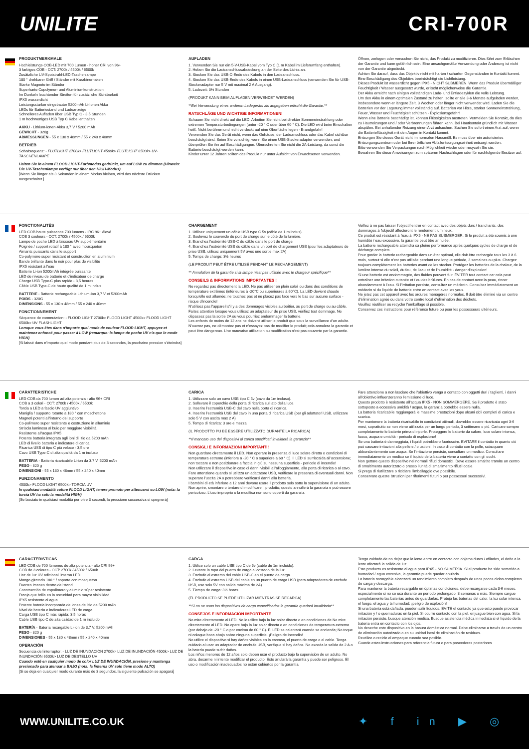UNILITE CRI-700R
PRODUKTMERKMALE
Hochleistungs-COB-LED mit 700 Lumen - hoher CRI von 96+
3 farbiges COB - CCT: 2700k / 4500k / 6500k
Zusätzliche UV-Spotstrahl-LED-Taschenlampe
180 ° drehbarer Griff / Ständer mit Karabinerhaken
Starke Magnete im Ständer
Superharte Copolymer- und Aluminiumkonstruktion
Im Dunkeln leuchtender Streifen für zusätzliche Sichtbarkeit
IPX5 wasserdicht
Leistungsstarker eingebauter 5200mAh Li-Ionen Akku
LEDs für Batteriestand und Ladeanzeige
Schnelleres Aufladen über USB Typ C - 3,5 Stunden
1 m hochwertiges USB Typ C Kabel enthalten
AKKU - Lithium-ionen-Akku 3,7 V / 5200 mAh
GEWICHT - 320g
ABMESSUNGEN - 55 x 130 x 48mm / 55 x 240 x 40mm
BETRIEB
Schaltsequenz: - FLUTLICHT 2700k> FLUTLICHT 4500k> FLUTLICHT 6500k> UV-TASCHENLAMPE
Halten Sie in einem FLOOD LIGHT-Farbmodus gedrückt, um auf LOW zu dimmen (Hinweis: Die UV-Taschenlampe verfügt nur über den HIGH-Modus).
[Wenn Sie länger als 3 Sekunden in einem Modus bleiben, wird das nächste Drücken ausgeschaltet.]
AUFLADEN
1. Verwenden Sie nur ein 5-V-USB-Kabel vom Typ C (1 m Kabel im Lieferumfang enthalten).
2. Heben Sie die Ladeanschlussabdeckung an der Seite des Lichts an.
3. Stecken Sie das USB-C-Ende des Kabels in den Ladeanschluss.
4. Stecken Sie das USB-Ende des Kabels in einen USB-Ladeanschluss (verwenden Sie für USB-Steckeradapter nur 5 V mit maximal 2 A Ausgang).
5. Ladezeit: 3½ Stunden
(PRODUKT KANN BEIM AUFLADEN VERWENDET WERDEN)
**Bei Verwendung eines anderen Ladegeräts als angegeben erlischt die Garantie.**
RATSCHLÄGE UND WICHTIGE INFORMATIONEN!
Schauen Sie nicht direkt auf die LED. Arbeiten Sie nicht bei direkter Sonneneinstrahlung oder extremen Temperaturbedingungen (unter -20 ° C oder über 60 ° C). Die LED wird beim Einschalten heiß. Nicht berühren und nicht verdeckt auf eine Oberfläche legen - Brandgefahr!
Verwenden Sie das Gerät nicht, wenn das Gehäuse, der Ladeanschluss oder das Kabel sichtbar beschädigt sind. Seien Sie vorsichtig, wenn Sie einen USB-Steckeradapter verwenden, und überprüfen Sie ihn auf Beschädigungen. Überschreiten Sie nicht die 2A-Leistung, da sonst die Batterie beschädigt werden kann.
Kinder unter 12 Jahren sollten das Produkt nur unter Aufsicht von Erwachsenen verwenden.
Öffnen, zerlegen oder versuchen Sie nicht, das Produkt zu modifizieren. Dies führt zum Erlöschen der Garantie und kann gefährlich sein. Eine unsachgemäße Verwendung oder Änderung ist nicht von der Garantie abgedeckt.
Achten Sie darauf, dass das Objektiv nicht mit harten / scharfen Gegenständen in Kontakt kommt. Eine Beschädigung des Objektivs beeinträchtigt die Lichtleistung.
Dieses Produkt ist wasserdicht gegen IPX5 - NICHT SUBMEREN. Wenn das Produkt übermäßiger Feuchtigkeit / Wasser ausgesetzt wurde, erlischt möglicherweise die Garantie.
Der Akku erreicht nach einigen vollständigen Lade- und Entladezyklen die volle Leistung.
Um den Akku in einem optimalen Zustand zu halten, sollte er alle 3-6 Monate aufgeladen werden, insbesondere wenn er längere Zeit, 3 Wochen oder länger nicht verwendet wird. Laden Sie die Batterien vor der Lagerung immer vollständig auf. Batterien vor Hitze, starker Sonneneinstrahlung, Feuer, Wasser und Feuchtigkeit schützen - Explosionsgefahr!
Wenn eine Batterie beschädigt ist, können Flüssigkeiten austreten. Vermeiden Sie Kontakt, da dies zu Hautreizungen und / oder Verbrennungen führen kann. Bei Hautkontakt gründlich mit Wasser abspülen. Bei anhaltender Reizung einen Arzt aufsuchen. Suchen Sie sofort einen Arzt auf, wenn die Batterieflüssigkeit mit den Augen in Kontakt kommt.
Entsorgen Sie dieses Gerät nicht im normalen Hausmüll. Es muss über ein autorisiertes Entsorgungszentrum oder bei Ihrer örtlichen Abfallentsorgungseinheit entsorgt werden.
Bitte verwenden Sie Verpackungen nach Möglichkeit wieder oder recyceln Sie sie.
Bewahren Sie diese Anweisungen zum späteren Nachschlagen oder für nachfolgende Besitzer auf.
FONCTIONALITÉS
LED COB haute puissance 700 lumens - IRC 96+ élevé
COB 3 couleurs - CCT: 2700k / 4500k / 6500k
Lampe de poche LED à faisceau UV supplémentaire
Poignée / support rotatif à 180 ° avec mousqueton
Aimants puissants dans le support
Co-polymère super résistant et construction en aluminium
Bande brillante dans le noir pour plus de visibilité
IPX5 résistant à l'eau
Batterie Li-ion 5200mAh intégrée puissante
LED de niveau de batterie et d'indicateur de charge
Charge USB Type-C plus rapide - 3,5 heures
Câble USB Type-C de haute qualité de 1 m inclus
BATTERIE - Batterie rechargeable Lithium-Ion 3,7 V et 5200mAh
POIDS - 320G
DIMENSIONS - 55 x 130 x 48mm / 55 x 240 x 40mm
FONCTIONNEMENT
Séquence de commutation: - FLOOD LIGHT 2700k> FLOOD LIGHT 4500k> FLOOD LIGHT 6500k> UV FLASHLIGHT
Lorsque vous êtes dans n'importe quel mode de couleur FLOOD LIGHT, appuyez et maintenez enfoncé pour passer à LOW (remarque: la lampe de poche UV n'a que le mode HIGH)
[Si laissé dans n'importe quel mode pendant plus de 3 secondes, la prochaine pression s'éteindra]
CHARGEMENT
1. Utilisez uniquement un câble USB type C 5v (câble de 1 m inclus).
2. Soulevez le couvercle du port de charge sur le côté de la lumière.
3. Branchez l'extrémité USB-C du câble dans le port de charge.
4. Branchez l'extrémité USB du câble dans un port de chargement USB (pour les adaptateurs de prise USB, utilisez uniquement 5V avec une sortie max 2A)
5. Temps de charge: 3½ heures
(LE PRODUIT PEUT ÊTRE UTILISÉ PENDANT LE RECHARGEMENT)
** Annulation de la garantie si la lampe n'est pas utilisée avec le chargeur spécifique**
CONSEILS & INFORMATIONS IMPORTANTES !
Ne regardez pas directement la LED. Ne pas utiliser en plein soleil ou dans des conditions de température extrêmes (inférieures à -20°C ou supérieures à 60°C). La LED devient chaude lorsqu'elle est allumée; ne touchez pas et ne placez pas face vers le bas sur aucune surface - risque d'incendie!
N'utilisez pas l'appareil s'il y a des dommages visibles au boîtier, au port de charge ou au câble. Faites attention lorsque vous utilisez un adaptateur de prise USB, vérifiez tout dommage. Ne dépassez pas la sortie 2A ou vous pourriez endommager la batterie.
Les enfants de moins de 12 ans ne doivent utiliser le produit que sous la surveillance d'un adulte.
N'ouvrez pas, ne démontez pas et n'essayez pas de modifier le produit; cela annulera la garantie et peut être dangereux. Une mauvaise utilisation ou modification n'est pas couverte par la garantie.
Veillez à ne pas laisser l'objectif entrer en contact avec des objets durs / tranchants, des dommages à l'objectif affecteront le rendement lumineux.
Ce produit est résistant à l'eau à IPX5 - NE PAS SUBMERGER. Si le produit a été soumis à une humidité / eau excessive, la garantie peut être annulée.
La batterie rechargeable atteindra sa pleine performance après quelques cycles de charge et de décharge complets.
Pour garder la batterie rechargeable dans un état optimal, elle doit être rechargée tous les 3 à 6 mois, surtout si elle n'est pas utilisée pendant une longue période, 3 semaines ou plus. Chargez toujours complètement les batteries avant de les stocker. Protégez les batteries de la chaleur, de la lumière intense du soleil, du feu, de l'eau et de l'humidité - danger d'explosion!
Si une batterie est endommagée, des fluides peuvent fuir. ÉVITER tout contact car cela peut entraîner une irritation cutanée et / ou des brûlures. En cas de contact avec la peau, rincer abondamment à l'eau. Si l'irritation persiste, consultez un médecin. Consultez immédiatement un médecin si du liquide de batterie entre en contact avec les yeux.
Ne jetez pas cet appareil avec les ordures ménagères normales. Il doit être éliminé via un centre d'élimination agréé ou dans votre centre local d'élimination des déchets.
Veuillez réutiliser ou recycler l'emballage si possible.
Conservez ces instructions pour référence future ou pour les possesseurs ultérieurs.
CARATTERISTICHE
LED COB da 700 lumen ad alta potenza - alto 96+ CRI
COB a 3 colori - CCT: 2700k / 4500k / 6500k
Torcia a LED a fascio UV aggiuntivo
Maniglia / supporto rotante a 180 ° con moschettone
Magneti potenti all'interno del supporto
Co-polimero super resistente e costruzione in alluminio
Striscia luminosa al buio per maggiore visibilità
Resistente all'acqua IPX5
Potente batteria integrata agli ioni di litio da 5200 mAh
LED di livello batteria e indicatore di carica
Ricarica USB di tipo C più veloce - 3,5 ore
Cavo USB Type-C di alta qualità da 1 m incluso
BATTERIA - Batteria ricaricabile Li-ion da 3.7 V, 5200 mAh
PESO - 320 g
DIMENSIONI - 55 x 130 x 48mm / 55 x 240 x 40mm
FUNZIONAMENTO
4500k> FLOOD LIGHT 6500k> TORCIA UV
In qualsiasi modalità colore FLOOD LIGHT, tenere premuto per attenuarsi su LOW (nota: la torcia UV ha solo la modalità HIGH)
[Se lasciato in qualsiasi modalità per oltre 3 secondi, la pressione successiva si spegnerà]
CARICA
1. Utilizzare solo un cavo USB tipo C 5v (cavo da 1m incluso).
2. Sollevare il coperchio della porta di ricarica sul lato della luce.
3. Inserire l'estremità USB-C del cavo nella porta di ricarica.
4. Inserire l'estremità USB del cavo in una porta di ricarica USB (per gli adattatori USB, utilizzare solo 5 V con uscita max 2 A)
5. Tempo di ricarica: 3 ore e mezza
(IL PRODOTTO PU BE ESSERE UTILIZZATO DURANTE LA RICARICA)
**Il mancato uso dei dispositivi di carica specificati invaliderà la garanzia**
CONSIGLI E INFORMAZIONI IMPORTANTI!
Non guardare direttamente il LED. Non operare in presenza di luce solare diretta o condizioni di temperatura estreme (inferiore a -20 ° C o superiore a 60 ° C). Il LED si surriscalda all'accensione; non toccare e non posizionare a faccia in giù su nessuna superficie - pericolo di incendio!
Non utilizzare il dispositivo in caso di danni visibili all'alloggiamento, alla porta di ricarica o al cavo. Fare attenzione quando si utilizza un adattatore USB, verificare la presenza di eventuali danni. Non superare l'uscita 2A o potrebbero verificarsi danni alla batteria.
I bambini di età inferiore a 12 anni devono usare il prodotto solo sotto la supervisione di un adulto. Non aprire, smontare o tentare di modificare il prodotto; questo annullerà la garanzia e può essere pericoloso. L'uso improprio o la modifica non sono coperti da garanzia.
Fare attenzione a non lasciare che l'obiettivo venga a contatto con oggetti duri / taglienti, i danni all'obiettivo influenzeranno l'emissione di luce.
Questo prodotto è resistente all'acqua IPX5 - NON SOMMERGERE. Se il prodotto è stato sottoposto a eccessiva umidità / acqua, la garanzia potrebbe essere nulla.
La batteria ricaricabile raggiungerà le massime prestazioni dopo alcuni cicli completi di carica e scarica.
Per mantenere la batteria ricaricabile in condizioni ottimali, dovrebbe essere ricaricata ogni 3-6 mesi, soprattutto se non viene utilizzata per un lungo periodo, 3 settimane o più. Caricare sempre completamente le batterie prima di riporle. Proteggere le batterie da calore, luce solare intensa, fuoco, acqua e umidità - pericolo di esplosione!
Se una batteria è danneggiata, i liquidi potrebbero fuoriuscire. EVITARE il contatto in quanto ciò può causare irritazioni alla pelle e / o ustioni. In caso di contatto con la pelle, sciacquare abbondantemente con acqua. Se l'irritazione persiste, consultare un medico. Consultare immediatamente un medico se il liquido della batteria viene a contatto con gli occhi.
Non gettare questo dispositivo nei normali rifiuti domestici. Deve essere smaltito tramite un centro di smaltimento autorizzato o presso l'unità di smaltimento rifiuti locale.
Si prega di riutilizzare o riciclare l'imballaggio ove possibile.
Conservare queste istruzioni per riferimenti futuri o per possessori successivi.
CARACTERÍSTICAS
LED COB de 700 lúmenes de alta potencia - alto CRI 96+
COB de 3 colores - CCT: 2700k / 4500k / 6500k
Haz de luz UV adicional linterna LED
Mango giratorio 180 ° / soporte con mosquetón
Fuertes imanes dentro del stand
Construcción de copolímero y aluminio súper resistente
Franja que brilla en la oscuridad para mayor visibilidad
IPX5 resistente al agua
Potente batería incorporada de iones de litio de 5200 mAh
Nivel de batería e indicadores LED de carga
Carga USB tipo C más rápida: 3.5 horas
Cable USB tipo C de alta calidad de 1 m incluido
BATERÍA - Batería recargable Li-ion de 3,7 V, 5200 mAh
PESO - 320 g
DIMENSIONES - 55 x 130 x 48mm / 55 x 240 x 40mm
OPERACIÓN
Secuencia del interruptor: - LUZ DE INUNDACIÓN 2700k> LUZ DE INUNDACIÓN 4500k> LUZ DE INUNDACIÓN 6500k> LUZ DE DESTELLO UV
Cuando esté en cualquier modo de color LUZ DE INUNDACIÓN, presione y mantenga presionado para atenuar a BAJO (nota: la linterna UV solo tiene modo ALTO)
[Si se deja en cualquier modo durante más de 3 segundos, la siguiente pulsación se apagará]
CARGA
1. Utilice solo un cable USB tipo C de 5v (cable de 1m incluido).
2. Levante la tapa del puerto de carga al costado de la luz.
3. Enchufe el extremo del cable USB-C en el puerto de carga.
4. Enchufe el extremo USB del cable en un puerto de carga USB (para adaptadores de enchufe USB, use solo 5V con salida máxima de 2A)
5. Tiempo de carga: 3½ horas
(EL PRODUCTO SE PUEDE UTILIZAR MIENTRAS SE RECARGA)
**Si no se usan los dispositivos de carga especificados la garantía quedará invalidada**
CONSEJOS E INFORMACIÓN IMPORTANTE
No mire directamente al LED. No lo utilice bajo la luz solar directa o en condiciones de No mire directamente al LED. No opere bajo la luz solar directa o en condiciones de temperatura extrema (por debajo de -20 ° C o por encima de 60 ° C). El LED se calentará cuando se encienda; No toque ni coloque boca abajo sobre ninguna superficie. ¡Peligro de incendio!
No utilice el dispositivo si hay daños visibles en la carcasa, el puerto de carga o el cable. Tenga cuidado al usar un adaptador de enchufe USB, verifique si hay daños. No exceda la salida de 2 A o la batería puede sufrir daños.
Los niños menores de 12 años solo deben usar el producto bajo la supervisión de un adulto. No abra, desarme ni intente modificar el producto; Esto anulará la garantía y puede ser peligroso. El uso o modificación inadecuados no están cubiertos por la garantía.
Tenga cuidado de no dejar que la lente entre en contacto con objetos duros / afilados, el daño a la lente afectará la salida de luz.
Este producto es resistente al agua para IPX5 - NO SUMERJA. Si el producto ha sido sometido a humedad / agua excesiva, la garantía puede quedar anulada.
La batería recargable alcanzará un rendimiento completo después de unos pocos ciclos completos de carga y descarga.
Para mantener la batería recargable en óptimas condiciones, debe recargarse cada 3-6 meses, especialmente si no se usa durante un período prolongado, 3 semanas o más. Siempre cargue completamente las baterías antes de guardarlas. Proteja las baterías del calor, la luz solar intensa, el fuego, el agua y la humedad: ¡peligro de explosión!
Si una batería está dañada, pueden salir líquidos. EVITE el contacto ya que esto puede provocar irritación y / o quemaduras en la piel. Si ocurre contacto con la piel, enjuague bien con agua. Si la irritación persiste, busque atención médica. Busque asistencia médica inmediata si el líquido de la batería entra en contacto con los ojos.
No deseche este dispositivo en la basura doméstica normal. Debe eliminarse a través de un centro de eliminación autorizado o en su unidad local de eliminación de residuos.
Reutilice o recicle el empaque cuando sea posible.
Guarde estas instrucciones para referencia futura o para poseedores posteriores
WWW.UNILITE.CO.UK ✦ f in ▶ ◎